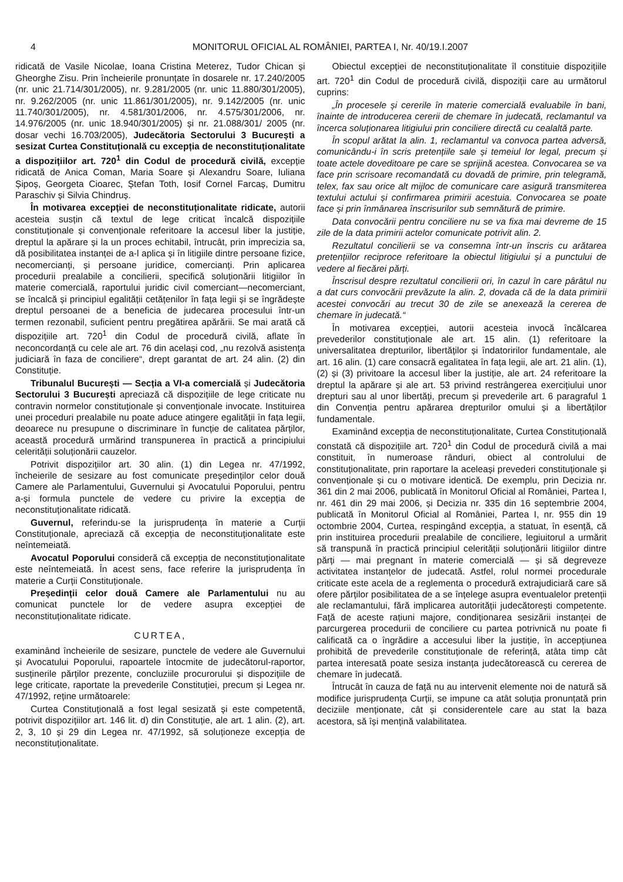4 MONITORUL OFICIAL AL ROMÂNIEI, PARTEA I, Nr. 40/19.I.2007
ridicată de Vasile Nicolae, Ioana Cristina Meterez, Tudor Chican și Gheorghe Zisu. Prin încheierile pronunțate în dosarele nr. 17.240/2005 (nr. unic 21.714/301/2005), nr. 9.281/2005 (nr. unic 11.880/301/2005), nr. 9.262/2005 (nr. unic 11.861/301/2005), nr. 9.142/2005 (nr. unic 11.740/301/2005), nr. 4.581/301/2006, nr. 4.575/301/2006, nr. 14.976/2005 (nr. unic 18.940/301/2005) și nr. 21.088/301/ 2005 (nr. dosar vechi 16.703/2005), Judecătoria Sectorului 3 București a sesizat Curtea Constituțională cu excepția de neconstituționalitate a dispozițiilor art. 720<sup>1</sup> din Codul de procedură civilă, excepție ridicată de Anica Coman, Maria Soare și Alexandru Soare, Iuliana Șipoș, Georgeta Cioarec, Ștefan Toth, Iosif Cornel Farcaș, Dumitru Paraschiv și Silvia Chindruș.
În motivarea excepției de neconstituționalitate ridicate, autorii acesteia susțin că textul de lege criticat încalcă dispozițiile constituționale și convenționale referitoare la accesul liber la justiție, dreptul la apărare și la un proces echitabil, întrucât, prin imprecizia sa, dă posibilitatea instanței de a-l aplica și în litigiile dintre persoane fizice, necomercianți, și persoane juridice, comercianți. Prin aplicarea procedurii prealabile a concilierii, specifică soluționării litigiilor în materie comercială, raportului juridic civil comerciant—necomerciant, se încalcă și principiul egalității cetățenilor în fața legii și se îngrădește dreptul persoanei de a beneficia de judecarea procesului într-un termen rezonabil, suficient pentru pregătirea apărării. Se mai arată că dispozițiile art. 720<sup>1</sup> din Codul de procedură civilă, aflate în neconcordanță cu cele ale art. 76 din același cod, „nu rezolvă asistența judiciară în faza de conciliere“, drept garantat de art. 24 alin. (2) din Constituție.
Tribunalul București — Secția a VI-a comercială și Judecătoria Sectorului 3 București apreciază că dispozițiile de lege criticate nu contravin normelor constituționale și convenționale invocate. Instituirea unei proceduri prealabile nu poate aduce atingere egalității în fața legii, deoarece nu presupune o discriminare în funcție de calitatea părților, această procedură urmărind transpunerea în practică a principiului celerității soluționării cauzelor.
Potrivit dispozițiilor art. 30 alin. (1) din Legea nr. 47/1992, încheierile de sesizare au fost comunicate președinților celor două Camere ale Parlamentului, Guvernului și Avocatului Poporului, pentru a-și formula punctele de vedere cu privire la excepția de neconstituționalitate ridicată.
Guvernul, referindu-se la jurisprudența în materie a Curții Constituționale, apreciază că excepția de neconstituționalitate este neîntemeiată.
Avocatul Poporului consideră că excepția de neconstituționalitate este neîntemeiată. În acest sens, face referire la jurisprudența în materie a Curții Constituționale.
Președinții celor două Camere ale Parlamentului nu au comunicat punctele lor de vedere asupra excepției de neconstituționalitate ridicate.
CURTEA,
examinând încheierile de sesizare, punctele de vedere ale Guvernului și Avocatului Poporului, rapoartele întocmite de judecătorul-raportor, susținerile părților prezente, concluziile procurorului și dispozițiile de lege criticate, raportate la prevederile Constituției, precum și Legea nr. 47/1992, reține următoarele:
Curtea Constituțională a fost legal sesizată și este competentă, potrivit dispozițiilor art. 146 lit. d) din Constituție, ale art. 1 alin. (2), art. 2, 3, 10 și 29 din Legea nr. 47/1992, să soluționeze excepția de neconstituționalitate.
Obiectul excepției de neconstituționalitate îl constituie dispozițiile art. 720<sup>1</sup> din Codul de procedură civilă, dispoziții care au următorul cuprins:
„În procesele și cererile în materie comercială evaluabile în bani, înainte de introducerea cererii de chemare în judecată, reclamantul va încerca soluționarea litigiului prin conciliere directă cu cealaltă parte.
În scopul arătat la alin. 1, reclamantul va convoca partea adversă, comunicându-i în scris pretențiile sale și temeiul lor legal, precum și toate actele doveditoare pe care se sprijină acestea. Convocarea se va face prin scrisoare recomandată cu dovadă de primire, prin telegramă, telex, fax sau orice alt mijloc de comunicare care asigură transmiterea textului actului și confirmarea primirii acestuia. Convocarea se poate face și prin înmânarea înscrisurilor sub semnătură de primire.
Data convocării pentru conciliere nu se va fixa mai devreme de 15 zile de la data primirii actelor comunicate potrivit alin. 2.
Rezultatul concilierii se va consemna într-un înscris cu arătarea pretențiilor reciproce referitoare la obiectul litigiului și a punctului de vedere al fiecărei părți.
Înscrisul despre rezultatul concilierii ori, în cazul în care pârâtul nu a dat curs convocării prevăzute la alin. 2, dovada că de la data primirii acestei convocări au trecut 30 de zile se anexează la cererea de chemare în judecată.“
În motivarea excepției, autorii acesteia invocă încălcarea prevederilor constituționale ale art. 15 alin. (1) referitoare la universalitatea drepturilor, libertăților și îndatoririlor fundamentale, ale art. 16 alin. (1) care consacră egalitatea în fața legii, ale art. 21 alin. (1), (2) și (3) privitoare la accesul liber la justiție, ale art. 24 referitoare la dreptul la apărare și ale art. 53 privind restrângerea exercițiului unor drepturi sau al unor libertăți, precum și prevederile art. 6 paragraful 1 din Convenția pentru apărarea drepturilor omului și a libertăților fundamentale.
Examinând excepția de neconstituționalitate, Curtea Constituțională constată că dispozițiile art. 720<sup>1</sup> din Codul de procedură civilă a mai constituit, în numeroase rânduri, obiect al controlului de constituționalitate, prin raportare la aceleași prevederi constituționale și convenționale și cu o motivare identică. De exemplu, prin Decizia nr. 361 din 2 mai 2006, publicată în Monitorul Oficial al României, Partea I, nr. 461 din 29 mai 2006, și Decizia nr. 335 din 16 septembrie 2004, publicată în Monitorul Oficial al României, Partea I, nr. 955 din 19 octombrie 2004, Curtea, respingând excepția, a statuat, în esență, că prin instituirea procedurii prealabile de conciliere, legiuitorul a urmărit să transpună în practică principiul celerității soluționării litigiilor dintre părți — mai pregnant în materie comercială — și să degreveze activitatea instanțelor de judecată. Astfel, rolul normei procedurale criticate este acela de a reglementa o procedură extrajudiciară care să ofere părților posibilitatea de a se înțelege asupra eventualelor pretenții ale reclamantului, fără implicarea autorității judecătorești competente. Față de aceste rațiuni majore, condiționarea sesizării instanței de parcurgerea procedurii de conciliere cu partea potrivnică nu poate fi calificată ca o îngrădire a accesului liber la justiție, în accepțiunea prohibită de prevederile constituționale de referință, atâta timp cât partea interesată poate sesiza instanța judecătorească cu cererea de chemare în judecată.
Întrucât în cauza de față nu au intervenit elemente noi de natură să modifice jurisprudența Curții, se impune ca atât soluția pronunțată prin deciziile menționate, cât și considerentele care au stat la baza acestora, să își mențină valabilitatea.